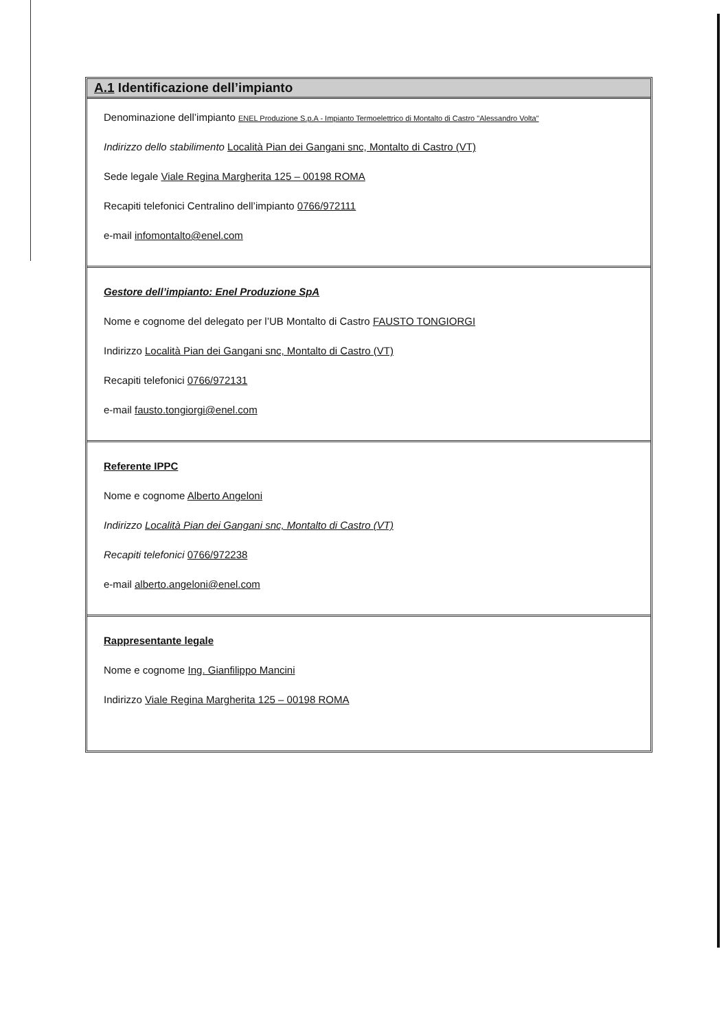A.1 Identificazione dell’impianto
Denominazione dell’impianto ENEL Produzione S.p.A - Impianto Termoelettrico di Montalto di Castro "Alessandro Volta"
Indirizzo dello stabilimento Località Pian dei Gangani snc, Montalto di Castro (VT)
Sede legale Viale Regina Margherita 125 – 00198 ROMA
Recapiti telefonici Centralino dell’impianto 0766/972111
e-mail infomontalto@enel.com
Gestore dell’impianto: Enel Produzione SpA
Nome e cognome del delegato per l’UB Montalto di Castro FAUSTO TONGIORGI
Indirizzo Località Pian dei Gangani snc, Montalto di Castro (VT)
Recapiti telefonici 0766/972131
e-mail fausto.tongiorgi@enel.com
Referente IPPC
Nome e cognome Alberto Angeloni
Indirizzo Località Pian dei Gangani snc, Montalto di Castro (VT)
Recapiti telefonici 0766/972238
e-mail alberto.angeloni@enel.com
Rappresentante legale
Nome e cognome Ing. Gianfilippo Mancini
Indirizzo Viale Regina Margherita 125 – 00198 ROMA